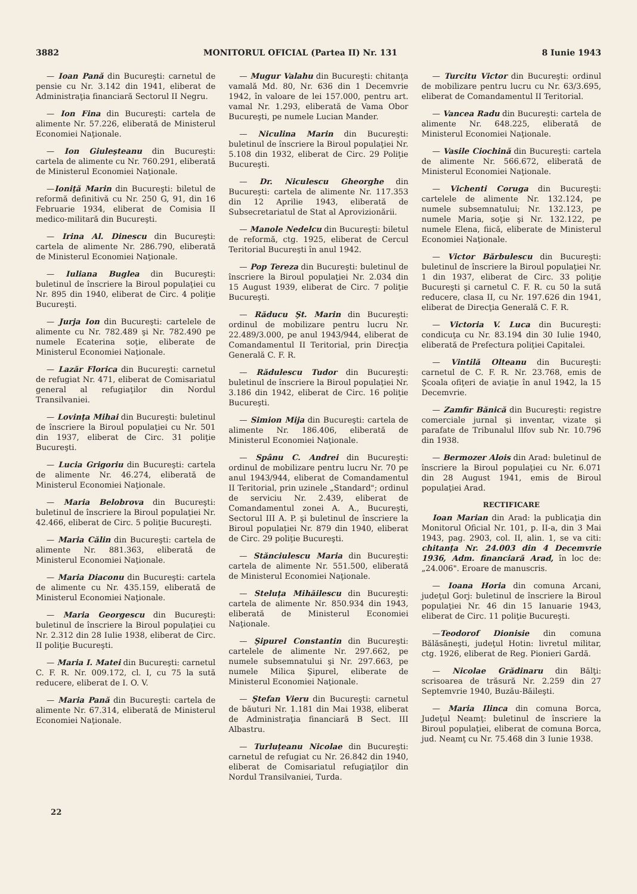3882 MONITORUL OFICIAL (Partea II) Nr. 131 8 Iunie 1943
— Ioan Pană din Bucureşti: carnetul de pensie cu Nr. 3.142 din 1941, eliberat de Administraţia financiară Sectorul II Negru.
— Ion Fina din Bucureşti: cartela de alimente Nr. 57.226, eliberată de Ministerul Economiei Naţionale.
— Ion Giuleşteanu din Bucureşti: cartela de alimente cu Nr. 760.291, eliberată de Ministerul Economiei Naţionale.
—Ioniţă Marin din Bucureşti: biletul de reformă definitivă cu Nr. 250 G, 91, din 16 Februarie 1934, eliberat de Comisia II medico-militară din Bucureşti.
— Irina Al. Dinescu din Bucureşti: cartela de alimente Nr. 286.790, eliberată de Ministerul Economiei Naţionale.
— Iuliana Buglea din Bucureşti: buletinul de înscriere la Biroul populaţiei cu Nr. 895 din 1940, eliberat de Circ. 4 poliţie Bucureşti.
— Jurja Ion din Bucureşti: cartelele de alimente cu Nr. 782.489 şi Nr. 782.490 pe numele Ecaterina soţie, eliberate de Ministerul Economiei Naţionale.
— Lazăr Florica din Bucureşti: carnetul de refugiat Nr. 471, eliberat de Comisariatul general al refugiaţilor din Nordul Transilvaniei.
— Lovinţa Mihai din Bucureşti: buletinul de înscriere la Biroul populaţiei cu Nr. 501 din 1937, eliberat de Circ. 31 poliţie Bucureşti.
— Lucia Grigoriu din Bucureşti: cartela de alimente Nr. 46.274, eliberată de Ministerul Economiei Naţionale.
— Maria Belobrova din Bucureşti: buletinul de înscriere la Biroul populaţiei Nr. 42.466, eliberat de Circ. 5 poliţie Bucureşti.
— Maria Călin din Bucureşti: cartela de alimente Nr. 881.363, eliberată de Ministerul Economiei Naţionale.
— Maria Diaconu din Bucureşti: cartela de alimente cu Nr. 435.159, eliberată de Ministerul Economiei Naţionale.
— Maria Georgescu din Bucureşti: buletinul de înscriere la Biroul populaţiei cu Nr. 2.312 din 28 Iulie 1938, eliberat de Circ. II poliţie Bucureşti.
— Maria I. Matei din Bucureşti: carnetul C. F. R. Nr. 009.172, cl. I, cu 75 la sută reducere, eliberat de I. O. V.
— Maria Pană din Bucureşti: cartela de alimente Nr. 67.314, eliberată de Ministerul Economiei Naţionale.
— Mugur Valahu din Bucureşti: chitanţa vamală Md. 80, Nr. 636 din 1 Decemvrie 1942, în valoare de lei 157.000, pentru art. vamal Nr. 1.293, eliberată de Vama Obor Bucureşti, pe numele Lucian Mander.
— Niculina Marin din Bucureşti: buletinul de înscriere la Biroul populaţiei Nr. 5.108 din 1932, eliberat de Circ. 29 Poliţie Bucureşti.
— Dr. Niculescu Gheorghe din Bucureşti: cartela de alimente Nr. 117.353 din 12 Aprilie 1943, eliberată de Subsecretariatul de Stat al Aprovizionării.
— Manole Nedelcu din Bucureşti: biletul de reformă, ctg. 1925, eliberat de Cercul Teritorial Bucureşti în anul 1942.
— Pop Tereza din Bucureşti: buletinul de înscriere la Biroul populaţiei Nr. 2.034 din 15 August 1939, eliberat de Circ. 7 poliţie Bucureşti.
— Răducu Şt. Marin din Bucureşti: ordinul de mobilizare pentru lucru Nr. 22.489/3.000, pe anul 1943/944, eliberat de Comandamentul II Teritorial, prin Direcţia Generală C. F. R.
— Rădulescu Tudor din Bucureşti: buletinul de înscriere la Biroul populaţiei Nr. 3.186 din 1942, eliberat de Circ. 16 poliţie Bucureşti.
— Simion Mija din Bucureşti: cartela de alimente Nr. 186.406, eliberată de Ministerul Economiei Naţionale.
— Spânu C. Andrei din Bucureşti: ordinul de mobilizare pentru lucru Nr. 70 pe anul 1943/944, eliberat de Comandamentul II Teritorial, prin uzinele „Standard"; ordinul de serviciu Nr. 2.439, eliberat de Comandamentul zonei A. A., Bucureşti, Sectorul III A. P. şi buletinul de înscriere la Biroul populaţiei Nr. 879 din 1940, eliberat de Circ. 29 poliţie Bucureşti.
— Stănciulescu Maria din Bucureşti: cartela de alimente Nr. 551.500, eliberată de Ministerul Economiei Naţionale.
— Steluţa Mihăilescu din Bucureşti: cartela de alimente Nr. 850.934 din 1943, eliberată de Ministerul Economiei Naţionale.
— Şipurel Constantin din Bucureşti: cartelele de alimente Nr. 297.662, pe numele subsemnatului şi Nr. 297.663, pe numele Milica Şipurel, eliberate de Ministerul Economiei Naţionale.
— Ştefan Vieru din Bucureşti: carnetul de băuturi Nr. 1.181 din Mai 1938, eliberat de Administraţia financiară B Sect. III Albastru.
— Turluţeanu Nicolae din Bucureşti: carnetul de refugiat cu Nr. 26.842 din 1940, eliberat de Comisariatul refugiaţilor din Nordul Transilvaniei, Turda.
— Turcitu Victor din Bucureşti: ordinul de mobilizare pentru lucru cu Nr. 63/3.695, eliberat de Comandamentul II Teritorial.
— Vancea Radu din Bucureşti: cartela de alimente Nr. 648.225, eliberată de Ministerul Economiei Naţionale.
— Vasile Ciochină din Bucureşti: cartela de alimente Nr. 566.672, eliberată de Ministerul Economiei Naţionale.
— Vichenti Coruga din Bucureşti: cartelele de alimente Nr. 132.124, pe numele subsemnatului; Nr. 132.123, pe numele Maria, soţie şi Nr. 132.122, pe numele Elena, fiică, eliberate de Ministerul Economiei Naţionale.
— Victor Bărbulescu din Bucureşti: buletinul de înscriere la Biroul populaţiei Nr. 1 din 1937, eliberat de Circ. 33 poliţie Bucureşti şi carnetul C. F. R. cu 50 la sută reducere, clasa II, cu Nr. 197.626 din 1941, eliberat de Direcţia Generală C. F. R.
— Victoria V. Luca din Bucureşti: condicuţa cu Nr. 83.194 din 30 Iulie 1940, eliberată de Prefectura poliţiei Capitalei.
— Vintilă Olteanu din Bucureşti: carnetul de C. F. R. Nr. 23.768, emis de Şcoala ofiţeri de aviaţie în anul 1942, la 15 Decemvrie.
— Zamfir Bănică din Bucureşti: registre comerciale jurnal şi inventar, vizate şi parafate de Tribunalul Ilfov sub Nr. 10.796 din 1938.
— Bermozer Alois din Arad: buletinul de înscriere la Biroul populaţiei cu Nr. 6.071 din 28 August 1941, emis de Biroul populaţiei Arad.
RECTIFICARE
Ioan Marian din Arad: la publicaţia din Monitorul Oficial Nr. 101, p. II-a, din 3 Mai 1943, pag. 2903, col. II, alin. 1, se va citi: chitanţa Nr. 24.003 din 4 Decemvrie 1936, Adm. financiară Arad, în loc de: „24.006". Eroare de manuscris.
— Ioana Horia din comuna Arcani, judeţul Gorj: buletinul de înscriere la Biroul populaţiei Nr. 46 din 15 Ianuarie 1943, eliberat de Circ. 11 poliţie Bucureşti.
—Teodorof Dionisie din comuna Bălăsăneşti, judeţul Hotin: livretul militar, ctg. 1926, eliberat de Reg. Pionieri Gardă.
— Nicolae Grădinaru din Bălţi: scrisoarea de trăsură Nr. 2.259 din 27 Septemvrie 1940, Buzău-Băileşti.
— Maria Ilinca din comuna Borca, Judeţul Neamţ: buletinul de înscriere la Biroul populaţiei, eliberat de comuna Borca, jud. Neamţ cu Nr. 75.468 din 3 Iunie 1938.
22